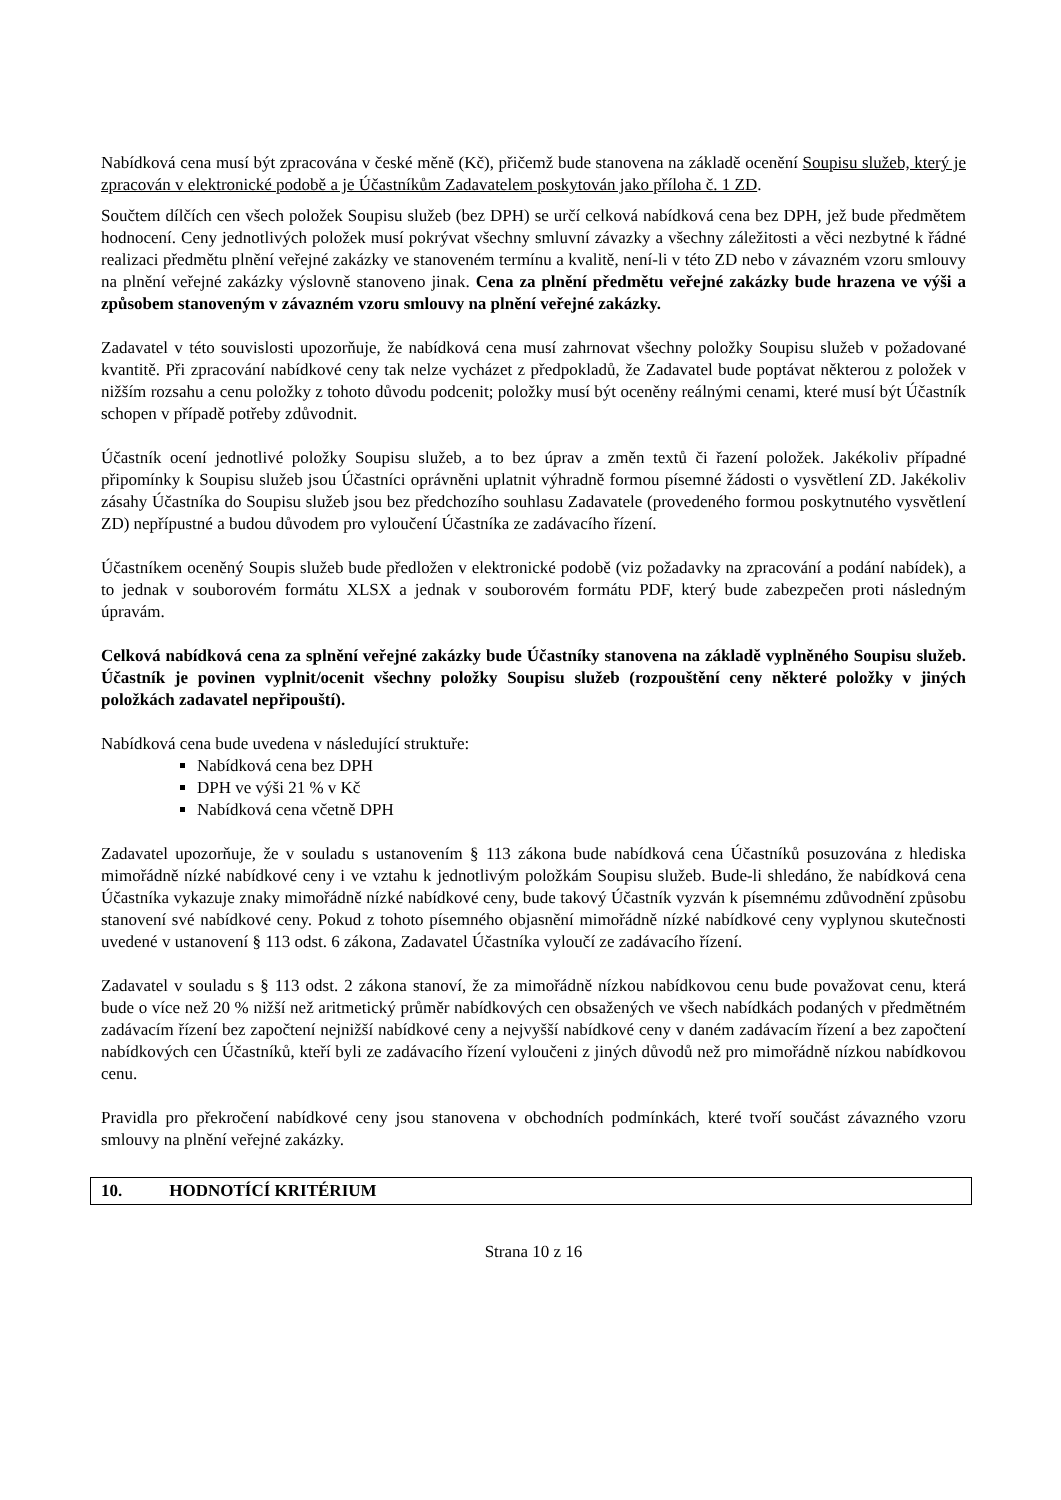Nabídková cena musí být zpracována v české měně (Kč), přičemž bude stanovena na základě ocenění Soupisu služeb, který je zpracován v elektronické podobě a je Účastníkům Zadavatelem poskytován jako příloha č. 1 ZD.
Součtem dílčích cen všech položek Soupisu služeb (bez DPH) se určí celková nabídková cena bez DPH, jež bude předmětem hodnocení. Ceny jednotlivých položek musí pokrývat všechny smluvní závazky a všechny záležitosti a věci nezbytné k řádné realizaci předmětu plnění veřejné zakázky ve stanoveném termínu a kvalitě, není-li v této ZD nebo v závazném vzoru smlouvy na plnění veřejné zakázky výslovně stanoveno jinak. Cena za plnění předmětu veřejné zakázky bude hrazena ve výši a způsobem stanoveným v závazném vzoru smlouvy na plnění veřejné zakázky.
Zadavatel v této souvislosti upozorňuje, že nabídková cena musí zahrnovat všechny položky Soupisu služeb v požadované kvantitě. Při zpracování nabídkové ceny tak nelze vycházet z předpokladů, že Zadavatel bude poptávat některou z položek v nižším rozsahu a cenu položky z tohoto důvodu podcenit; položky musí být oceněny reálnými cenami, které musí být Účastník schopen v případě potřeby zdůvodnit.
Účastník ocení jednotlivé položky Soupisu služeb, a to bez úprav a změn textů či řazení položek. Jakékoliv případné připomínky k Soupisu služeb jsou Účastníci oprávněni uplatnit výhradně formou písemné žádosti o vysvětlení ZD. Jakékoliv zásahy Účastníka do Soupisu služeb jsou bez předchozího souhlasu Zadavatele (provedeného formou poskytnutého vysvětlení ZD) nepřípustné a budou důvodem pro vyloučení Účastníka ze zadávacího řízení.
Účastníkem oceněný Soupis služeb bude předložen v elektronické podobě (viz požadavky na zpracování a podání nabídek), a to jednak v souborovém formátu XLSX a jednak v souborovém formátu PDF, který bude zabezpečen proti následným úpravám.
Celková nabídková cena za splnění veřejné zakázky bude Účastníky stanovena na základě vyplněného Soupisu služeb. Účastník je povinen vyplnit/ocenit všechny položky Soupisu služeb (rozpouštění ceny některé položky v jiných položkách zadavatel nepřipouští).
Nabídková cena bude uvedena v následující struktuře:
Nabídková cena bez DPH
DPH ve výši 21 % v Kč
Nabídková cena včetně DPH
Zadavatel upozorňuje, že v souladu s ustanovením § 113 zákona bude nabídková cena Účastníků posuzována z hlediska mimořádně nízké nabídkové ceny i ve vztahu k jednotlivým položkám Soupisu služeb. Bude-li shledáno, že nabídková cena Účastníka vykazuje znaky mimořádně nízké nabídkové ceny, bude takový Účastník vyzván k písemnému zdůvodnění způsobu stanovení své nabídkové ceny. Pokud z tohoto písemného objasnění mimořádně nízké nabídkové ceny vyplynou skutečnosti uvedené v ustanovení § 113 odst. 6 zákona, Zadavatel Účastníka vyloučí ze zadávacího řízení.
Zadavatel v souladu s § 113 odst. 2 zákona stanoví, že za mimořádně nízkou nabídkovou cenu bude považovat cenu, která bude o více než 20 % nižší než aritmetický průměr nabídkových cen obsažených ve všech nabídkách podaných v předmětném zadávacím řízení bez započtení nejnižší nabídkové ceny a nejvyšší nabídkové ceny v daném zadávacím řízení a bez započtení nabídkových cen Účastníků, kteří byli ze zadávacího řízení vyloučeni z jiných důvodů než pro mimořádně nízkou nabídkovou cenu.
Pravidla pro překročení nabídkové ceny jsou stanovena v obchodních podmínkách, které tvoří součást závazného vzoru smlouvy na plnění veřejné zakázky.
10. HODNOTÍCÍ KRITÉRIUM
Strana 10 z 16